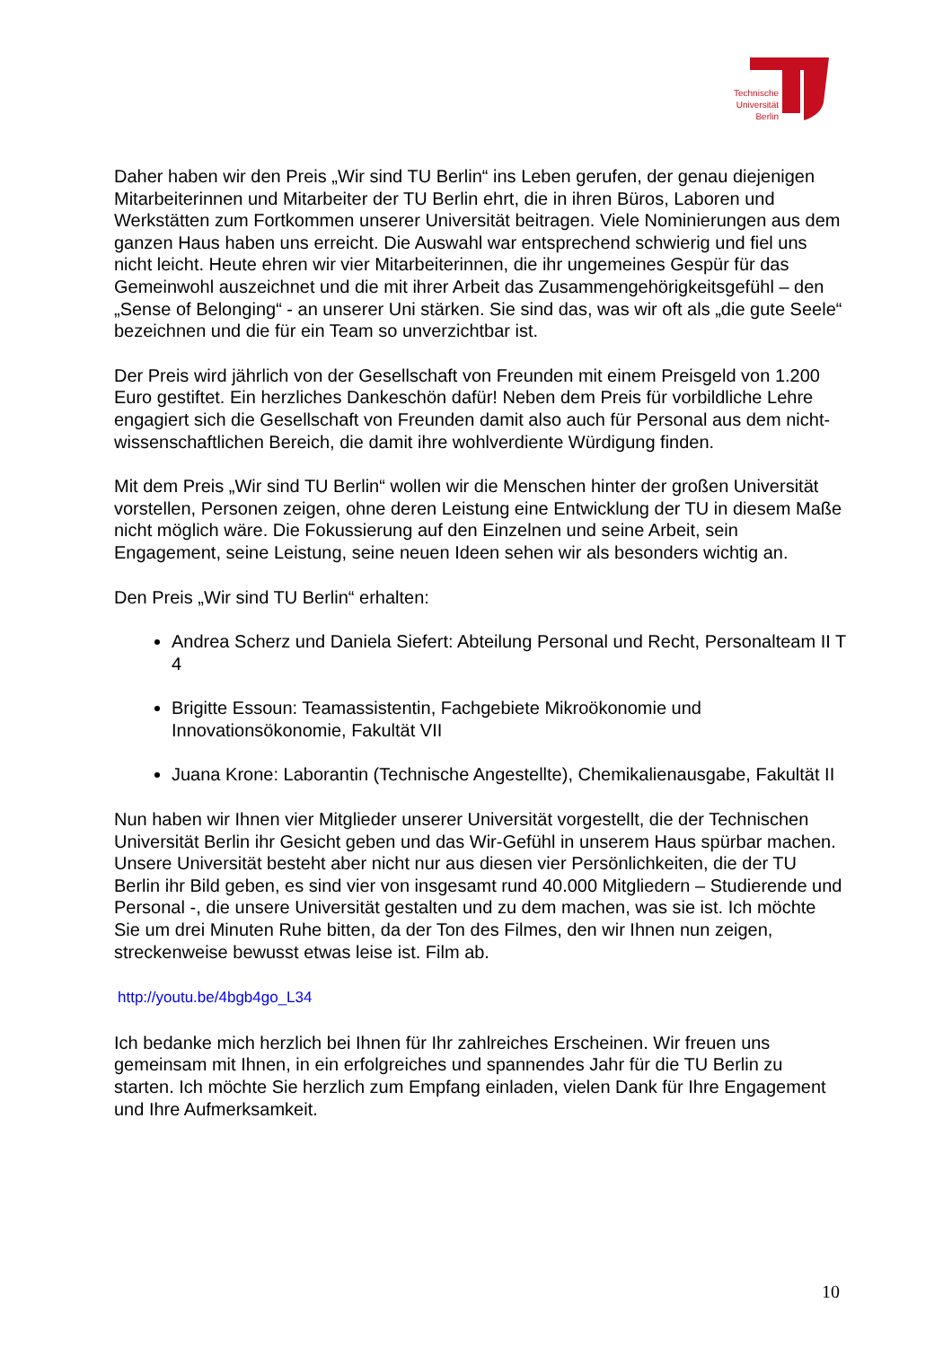Technische
Universität
Berlin
Daher haben wir den Preis „Wir sind TU Berlin“ ins Leben gerufen, der genau diejenigen Mitarbeiterinnen und Mitarbeiter der TU Berlin ehrt, die in ihren Büros, Laboren und Werkstätten zum Fortkommen unserer Universität beitragen. Viele Nominierungen aus dem ganzen Haus haben uns erreicht. Die Auswahl war entsprechend schwierig und fiel uns nicht leicht. Heute ehren wir vier Mitarbeiterinnen, die ihr ungemeines Gespür für das Gemeinwohl auszeichnet und die mit ihrer Arbeit das Zusammengehörigkeitsgefühl – den „Sense of Belonging“ - an unserer Uni stärken. Sie sind das, was wir oft als „die gute Seele“ bezeichnen und die für ein Team so unverzichtbar ist.
Der Preis wird jährlich von der Gesellschaft von Freunden mit einem Preisgeld von 1.200 Euro gestiftet. Ein herzliches Dankeschön dafür! Neben dem Preis für vorbildliche Lehre engagiert sich die Gesellschaft von Freunden damit also auch für Personal aus dem nicht-wissenschaftlichen Bereich, die damit ihre wohlverdiente Würdigung finden.
Mit dem Preis „Wir sind TU Berlin“ wollen wir die Menschen hinter der großen Universität vorstellen, Personen zeigen, ohne deren Leistung eine Entwicklung der TU in diesem Maße nicht möglich wäre. Die Fokussierung auf den Einzelnen und seine Arbeit, sein Engagement, seine Leistung, seine neuen Ideen sehen wir als besonders wichtig an.
Den Preis „Wir sind TU Berlin“ erhalten:
Andrea Scherz und Daniela Siefert: Abteilung Personal und Recht, Personalteam II T 4
Brigitte Essoun: Teamassistentin, Fachgebiete Mikroökonomie und Innovationsökonomie, Fakultät VII
Juana Krone: Laborantin (Technische Angestellte), Chemikalienausgabe, Fakultät II
Nun haben wir Ihnen vier Mitglieder unserer Universität vorgestellt, die der Technischen Universität Berlin ihr Gesicht geben und das Wir-Gefühl in unserem Haus spürbar machen. Unsere Universität besteht aber nicht nur aus diesen vier Persönlichkeiten, die der TU Berlin ihr Bild geben, es sind vier von insgesamt rund 40.000 Mitgliedern – Studierende und Personal -, die unsere Universität gestalten und zu dem machen, was sie ist. Ich möchte Sie um drei Minuten Ruhe bitten, da der Ton des Filmes, den wir Ihnen nun zeigen, streckenweise bewusst etwas leise ist. Film ab.
http://youtu.be/4bgb4go_L34
Ich bedanke mich herzlich bei Ihnen für Ihr zahlreiches Erscheinen. Wir freuen uns gemeinsam mit Ihnen, in ein erfolgreiches und spannendes Jahr für die TU Berlin zu starten. Ich möchte Sie herzlich zum Empfang einladen, vielen Dank für Ihre Engagement und Ihre Aufmerksamkeit.
10